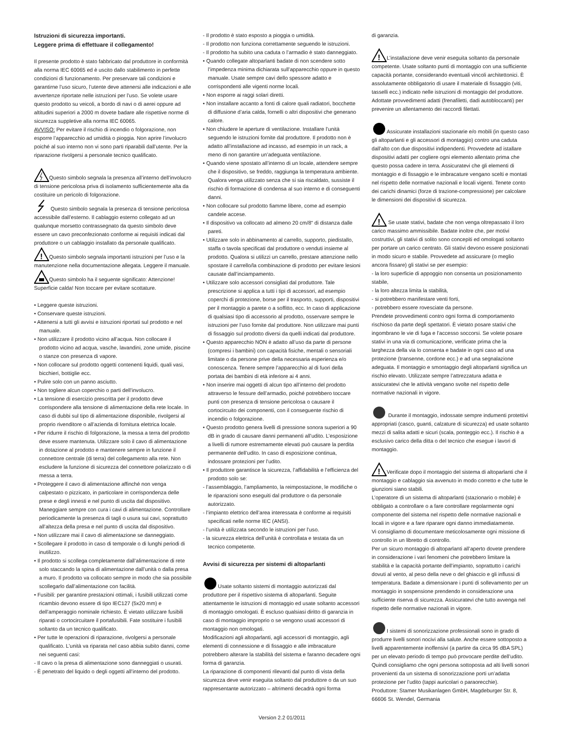Istruzioni di sicurezza importanti.
Leggere prima di effettuare il collegamento!
Il presente prodotto è stato fabbricato dal produttore in conformità alla norma IEC 60065 ed è uscito dallo stabilimento in perfette condizioni di funzionamento. Per preservare tali condizioni e garantirne l’uso sicuro, l’utente deve attenersi alle indicazioni e alle avvertenze riportate nelle istruzioni per l’uso. Se volete usare questo prodotto su veicoli, a bordo di navi o di aerei oppure ad altitudini superiori a 2000 m dovete badare alle rispettive norme di sicurezza suppletive alla norma IEC 60065.
AVVISO: Per evitare il rischio di incendio o folgorazione, non esporre l’apparecchio ad umidità o pioggia. Non aprire l’involucro poiché al suo interno non vi sono parti riparabili dall’utente. Per la riparazione rivolgersi a personale tecnico qualificato.
Questo simbolo segnala la presenza all’interno dell’involucro di tensione pericolosa priva di isolamento sufficientemente alta da costituire un pericolo di folgorazione.
Questo simbolo segnala la presenza di tensione pericolosa accessibile dall’esterno. Il cablaggio esterno collegato ad un qualunque morsetto contrassegnato da questo simbolo deve essere un cavo preconfezionato conforme ai requisiti indicati dal produttore o un cablaggio installato da personale qualificato.
!
Questo simbolo segnala importanti istruzioni per l’uso e la manutenzione nella documentazione allegata. Leggere il manuale.
Questo simbolo ha il seguente significato: Attenzione! Superficie calda! Non toccare per evitare scottature.
• Leggere queste istruzioni.
• Conservare queste istruzioni.
• Attenersi a tutti gli avvisi e istruzioni riportati sul prodotto e nel manuale.
• Non utilizzare il prodotto vicino all’acqua. Non collocare il prodotto vicino ad acqua, vasche, lavandini, zone umide, piscine o stanze con presenza di vapore.
• Non collocare sul prodotto oggetti contenenti liquidi, quali vasi, bicchieri, bottiglie ecc.
• Pulire solo con un panno asciutto.
• Non togliere alcun coperchio o parti dell’involucro.
• La tensione di esercizio prescritta per il prodotto deve corrispondere alla tensione di alimentazione della rete locale. In caso di dubbi sul tipo di alimentazione disponibile, rivolgersi al proprio rivenditore o all’azienda di fornitura elettrica locale.
• Per ridurre il rischio di folgorazione, la messa a terra del prodotto deve essere mantenuta. Utilizzare solo il cavo di alimentazione in dotazione al prodotto e mantenere sempre in funzione il connettore centrale (di terra) del collegamento alla rete. Non escludere la funzione di sicurezza del connettore polarizzato o di messa a terra.
• Proteggere il cavo di alimentazione affinché non venga calpestato o pizzicato, in particolare in corrispondenza delle prese e degli innesti e nel punto di uscita dal dispositivo. Maneggiare sempre con cura i cavi di alimentazione. Controllare periodicamente la presenza di tagli o usura sui cavi, soprattutto all’altezza della presa e nel punto di uscita dal dispositivo.
• Non utilizzare mai il cavo di alimentazione se danneggiato.
• Scollegare il prodotto in caso di temporale o di lunghi periodi di inutilizzo.
• Il prodotto si scollega completamente dall’alimentazione di rete solo staccando la spina di alimentazione dall’unità o dalla presa a muro. Il prodotto va collocato sempre in modo che sia possibile scollegarlo dall’alimentazione con facilità.
• Fusibili: per garantire prestazioni ottimali, i fusibili utilizzati come ricambio devono essere di tipo IEC127 (5x20 mm) e dell’amperaggio nominale richiesto. È vietato utilizzare fusibili riparati o cortocircuitare il portafusibili. Fate sostituire i fusibili soltanto da un tecnico qualificato.
• Per tutte le operazioni di riparazione, rivolgersi a personale qualificato. L’unità va riparata nel caso abbia subito danni, come nei seguenti casi:
- Il cavo o la presa di alimentazione sono danneggiati o usurati.
- È penetrato del liquido o degli oggetti all’interno del prodotto.
- Il prodotto è stato esposto a pioggia o umidità.
- Il prodotto non funziona correttamente seguendo le istruzioni.
- Il prodotto ha subito una caduta o l’armadio è stato danneggiato.
• Quando collegate altoparlanti badate di non scendere sotto l’impedenza minima dichiarata sull’apparecchio oppure in questo manuale. Usate sempre cavi dello spessore adatto e corrispondenti alle vigenti norme locali.
• Non esporre ai raggi solari diretti.
• Non installare accanto a fonti di calore quali radiatori, bocchette di diffusione d’aria calda, fornelli o altri dispositivi che generano calore.
• Non chiudere le aperture di ventilazione. Installare l’unità seguendo le istruzioni fornite dal produttore. Il prodotto non è adatto all’installazione ad incasso, ad esempio in un rack, a meno di non garantire un’adeguata ventilazione.
• Quando viene spostato all’interno di un locale, attendere sempre che il dispositivo, se freddo, raggiunga la temperatura ambiente. Qualora venga utilizzato senza che si sia riscaldato, sussiste il rischio di formazione di condensa al suo interno e di conseguenti danni.
• Non collocare sul prodotto fiamme libere, come ad esempio candele accese.
• Il dispositivo va collocato ad almeno 20 cm/8“ di distanza dalle pareti.
• Utilizzare solo in abbinamento al carrello, supporto, piedistallo, staffa o tavola specificati dal produttore o venduti insieme al prodotto. Qualora si utilizzi un carrello, prestare attenzione nello spostare il carrello/la combinazione di prodotto per evitare lesioni causate dall’inciampamento.
• Utilizzare solo accessori consigliati dal produttore. Tale prescrizione si applica a tutti i tipi di accessori, ad esempio coperchi di protezione, borse per il trasporto, supporti, dispositivi per il montaggio a parete o a soffitto, ecc. In caso di applicazione di qualsiasi tipo di accessorio al prodotto, osservare sempre le istruzioni per l’uso fornite dal produttore. Non utilizzare mai punti di fissaggio sul prodotto diversi da quelli indicati dal produttore.
• Questo apparecchio NON è adatto all’uso da parte di persone (compresi i bambini) con capacità fisiche, mentali o sensoriali limitate o da persone prive della necessaria esperienza e/o conoscenza. Tenere sempre l’apparecchio al di fuori della portata dei bambini di età inferiore ai 4 anni.
• Non inserire mai oggetti di alcun tipo all’interno del prodotto attraverso le fessure dell’armadio, poiché potrebbero toccare punti con presenza di tensione pericolosa o causare il cortocircuito dei componenti, con il conseguente rischio di incendio o folgorazione.
• Questo prodotto genera livelli di pressione sonora superiori a 90 dB in grado di causare danni permanenti all’udito. L’esposizione a livelli di rumore estremamente elevati può causare la perdita permanente dell’udito. In caso di esposizione continua, indossare protezioni per l’udito.
• Il produttore garantisce la sicurezza, l’affidabilità e l’efficienza del prodotto solo se:
- l’assemblaggio, l’ampliamento, la reimpostazione, le modifiche o le riparazioni sono eseguiti dal produttore o da personale autorizzato.
- l’impianto elettrico dell’area interessata è conforme ai requisiti specificati nelle norme IEC (ANSI).
- l’unità è utilizzata secondo le istruzioni per l’uso.
- la sicurezza elettrica dell’unità è controllata e testata da un tecnico competente.
Avvisi di sicurezza per sistemi di altoparlanti
Usate soltanto sistemi di montaggio autorizzati dal produttore per il rispettivo sistema di altoparlanti. Seguite attentamente le istruzioni di montaggio ed usate soltanto accessori di montaggio omologati. È escluso qualsiasi diritto di garanzia in caso di montaggio improprio o se vengono usati accessori di montaggio non omologati.
Modificazioni agli altoparlanti, agli accessori di montaggio, agli elementi di connessione e di fissaggio e alle imbracature potrebbero alterare la stabilità del sistema e faranno decadere ogni forma di garanzia.
La riparazione di componenti rilevanti dal punto di vista della sicurezza deve venir eseguita soltanto dal produttore o da un suo rappresentante autorizzato – altrimenti decadrà ogni forma
di garanzia.
!
L’installazione deve venir eseguita soltanto da personale competente. Usate soltanto punti di montaggio con una sufficiente capacità portante, considerando eventuali vincoli architettonici. È assolutamente obbligatorio di usare il materiale di fissaggio (viti, tasselli ecc.) indicato nelle istruzioni di montaggio del produttore. Adottate provvedimenti adatti (frenafiletti, dadi autobloccanti) per prevenire un allentamento dei raccordi filettati.
Assicurate installazioni stazionarie e/o mobili (in questo caso gli altoparlanti e gli accessori di montaggio) contro una caduta dall’alto con due dispositivi indipendenti. Provvedete ad istallare dispositivi adatti per cogliere ogni elemento allentato prima che questo possa cadere in terra. Assicuratevi che gli elementi di montaggio e di fissaggio e le imbracature vengano scelti e montati nel rispetto delle normative nazionali e locali vigenti. Tenete conto dei carichi dinamici (forze di trazione-compressione) per calcolare le dimensioni dei dispositivi di sicurezza.
!
Se usate stativi, badate che non venga oltrepassato il loro carico massimo ammissibile. Badate inoltre che, per motivi costruttivi, gli stativi di solito sono concepiti ed omologati soltanto per portare un carico centrato. Gli stativi devono essere posizionati in modo sicuro e stabile. Provvedete ad assicurare (o meglio ancora fissare) gli stativi se per esempio:
- la loro superficie di appoggio non consenta un posizionamento stabile,
- la loro altezza limita la stabilità,
- si potrebbero manifestare venti forti,
- potrebbero essere rovesciate da persone.
Prendete provvedimenti contro ogni forma di comportamento rischioso da parte degli spettatori. È vietato posare stativi che ingombrano le vie di fuga e l’accesso soccorsi. Se volete posare stativi in una via di comunicazione, verificate prima che la larghezza della via lo consenta e badate in ogni caso ad una protezione (transenne, cordone ecc.) e ad una segnalazione adeguata. Il montaggio e smontaggio degli altoparlanti significa un rischio elevato. Utilizzate sempre l’attrezzatura adatta e assicuratevi che le attività vengano svolte nel rispetto delle normative nazionali in vigore.
Durante il montaggio, indossate sempre indumenti protettivi appropriati (casco, guanti, calzature di sicurezza) ed usate soltanto mezzi di salita adatti e sicuri (scala, ponteggio ecc.). Il rischio è a esclusivo carico della ditta o del tecnico che esegue i lavori di montaggio.
!
Verificate dopo il montaggio del sistema di altoparlanti che il montaggio e cablaggio sia avvenuto in modo corretto e che tutte le giunzioni siano stabili.
L’operatore di un sistema di altoparlanti (stazionario o mobile) è obbligato a controllare o a fare controllare regolarmente ogni componente del sistema nel rispetto delle normative nazionali e locali in vigore e a fare riparare ogni danno immediatamente.
Vi consigliamo di documentare meticolosamente ogni missione di controllo in un libretto di controllo.
Per un sicuro montaggio di altoparlanti all’aperto dovete prendere in considerazione i vari fenomeni che potrebbero limitare la stabilità e la capacità portante dell’impianto, soprattutto i carichi dovuti al vento, al peso della neve o del ghiaccio e gli influssi di temperatura. Badate a dimensionare i punti di sollevamento per un montaggio in sospensione prendendo in considerazione una sufficiente riserva di sicurezza. Assicuratevi che tutto avvenga nel rispetto delle normative nazionali in vigore.
I sistemi di sonorizzazione professionali sono in grado di produrre livelli sonori nocivi alla salute. Anche essere sottoposto a livelli apparentemente inoffensivi (a partire da circa 95 dBA SPL) per un elevato periodo di tempo può provocare perdite dell’udito. Quindi consigliamo che ogni persona sottoposta ad alti livelli sonori provenienti da un sistema di sonorizzazione porti un’adatta protezione per l’udito (tappi auricolari o paraorecchie).
Produttore: Stamer Musikanlagen GmbH, Magdeburger Str. 8, 66606 St. Wendel, Germania
Version 2.2 01/2011